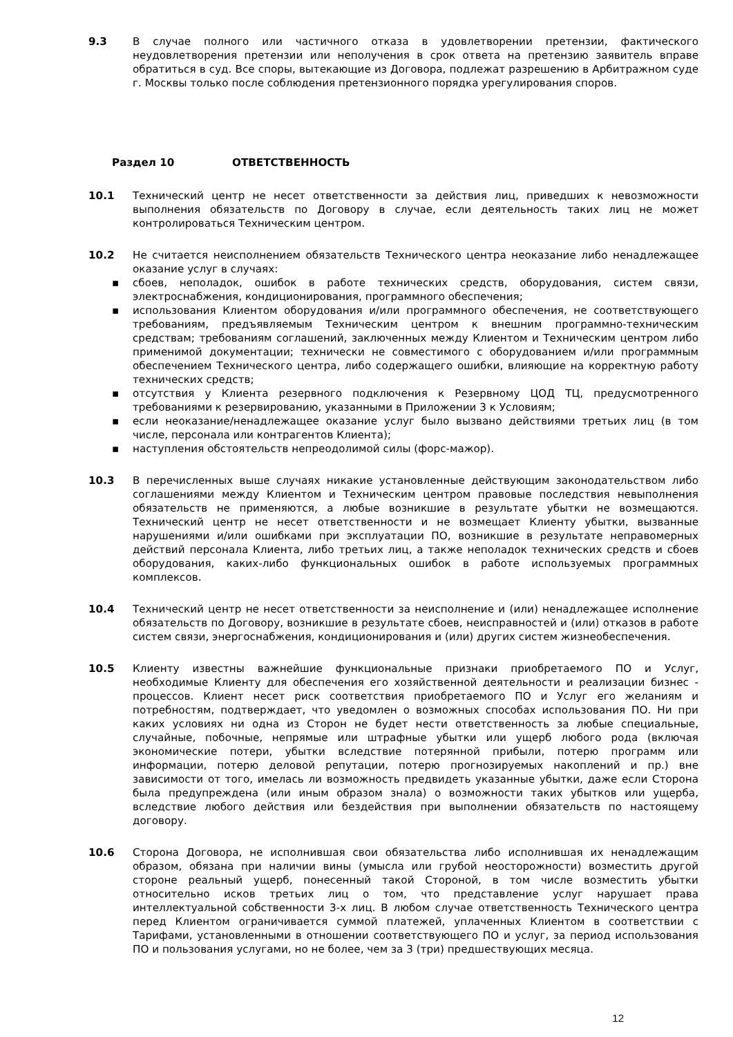9.3 В случае полного или частичного отказа в удовлетворении претензии, фактического неудовлетворения претензии или неполучения в срок ответа на претензию заявитель вправе обратиться в суд. Все споры, вытекающие из Договора, подлежат разрешению в Арбитражном суде г. Москвы только после соблюдения претензионного порядка урегулирования споров.
Раздел 10 ОТВЕТСТВЕННОСТЬ
10.1 Технический центр не несет ответственности за действия лиц, приведших к невозможности выполнения обязательств по Договору в случае, если деятельность таких лиц не может контролироваться Техническим центром.
10.2 Не считается неисполнением обязательств Технического центра неоказание либо ненадлежащее оказание услуг в случаях:
▪ сбоев, неполадок, ошибок в работе технических средств, оборудования, систем связи, электроснабжения, кондиционирования, программного обеспечения;
▪ использования Клиентом оборудования и/или программного обеспечения, не соответствующего требованиям, предъявляемым Техническим центром к внешним программно-техническим средствам; требованиям соглашений, заключенных между Клиентом и Техническим центром либо применимой документации; технически не совместимого с оборудованием и/или программным обеспечением Технического центра, либо содержащего ошибки, влияющие на корректную работу технических средств;
▪ отсутствия у Клиента резервного подключения к Резервному ЦОД ТЦ, предусмотренного требованиями к резервированию, указанными в Приложении 3 к Условиям;
▪ если неоказание/ненадлежащее оказание услуг было вызвано действиями третьих лиц (в том числе, персонала или контрагентов Клиента);
▪ наступления обстоятельств непреодолимой силы (форс-мажор).
10.3 В перечисленных выше случаях никакие установленные действующим законодательством либо соглашениями между Клиентом и Техническим центром правовые последствия невыполнения обязательств не применяются, а любые возникшие в результате убытки не возмещаются. Технический центр не несет ответственности и не возмещает Клиенту убытки, вызванные нарушениями и/или ошибками при эксплуатации ПО, возникшие в результате неправомерных действий персонала Клиента, либо третьих лиц, а также неполадок технических средств и сбоев оборудования, каких-либо функциональных ошибок в работе используемых программных комплексов.
10.4 Технический центр не несет ответственности за неисполнение и (или) ненадлежащее исполнение обязательств по Договору, возникшие в результате сбоев, неисправностей и (или) отказов в работе систем связи, энергоснабжения, кондиционирования и (или) других систем жизнеобеспечения.
10.5 Клиенту известны важнейшие функциональные признаки приобретаемого ПО и Услуг, необходимые Клиенту для обеспечения его хозяйственной деятельности и реализации бизнес - процессов. Клиент несет риск соответствия приобретаемого ПО и Услуг его желаниям и потребностям, подтверждает, что уведомлен о возможных способах использования ПО. Ни при каких условиях ни одна из Сторон не будет нести ответственность за любые специальные, случайные, побочные, непрямые или штрафные убытки или ущерб любого рода (включая экономические потери, убытки вследствие потерянной прибыли, потерю программ или информации, потерю деловой репутации, потерю прогнозируемых накоплений и пр.) вне зависимости от того, имелась ли возможность предвидеть указанные убытки, даже если Сторона была предупреждена (или иным образом знала) о возможности таких убытков или ущерба, вследствие любого действия или бездействия при выполнении обязательств по настоящему договору.
10.6 Сторона Договора, не исполнившая свои обязательства либо исполнившая их ненадлежащим образом, обязана при наличии вины (умысла или грубой неосторожности) возместить другой стороне реальный ущерб, понесенный такой Стороной, в том числе возместить убытки относительно исков третьих лиц о том, что представление услуг нарушает права интеллектуальной собственности 3-х лиц. В любом случае ответственность Технического центра перед Клиентом ограничивается суммой платежей, уплаченных Клиентом в соответствии с Тарифами, установленными в отношении соответствующего ПО и услуг, за период использования ПО и пользования услугами, но не более, чем за 3 (три) предшествующих месяца.
12